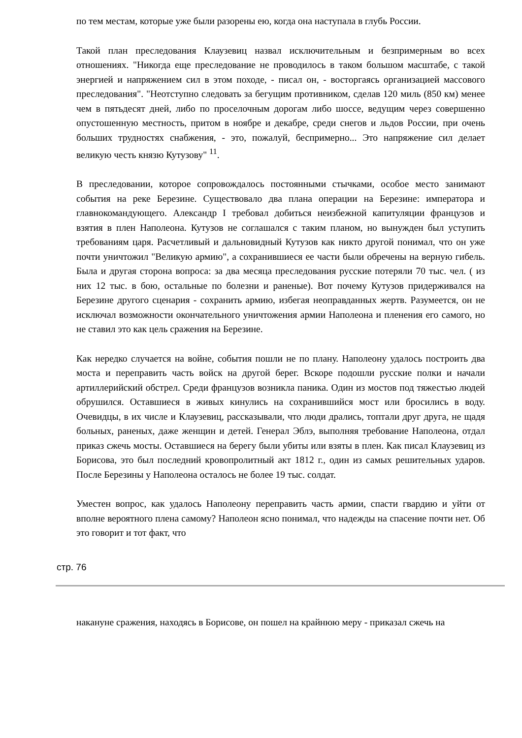по тем местам, которые уже были разорены ею, когда она наступала в глубь России.
Такой план преследования Клаузевиц назвал исключительным и безпримерным во всех отношениях. "Никогда еще преследование не проводилось в таком большом масштабе, с такой энергией и напряжением сил в этом походе, - писал он, - восторгаясь организацией массового преследования". "Неотступно следовать за бегущим противником, сделав 120 миль (850 км) менее чем в пятьдесят дней, либо по проселочным дорогам либо шоссе, ведущим через совершенно опустошенную местность, притом в ноябре и декабре, среди снегов и льдов России, при очень больших трудностях снабжения, - это, пожалуй, беспримерно... Это напряжение сил делает великую честь князю Кутузову" <sup>11</sup>.
В преследовании, которое сопровождалось постоянными стычками, особое место занимают события на реке Березине. Существовало два плана операции на Березине: императора и главнокомандующего. Александр I требовал добиться неизбежной капитуляции французов и взятия в плен Наполеона. Кутузов не соглашался с таким планом, но вынужден был уступить требованиям царя. Расчетливый и дальновидный Кутузов как никто другой понимал, что он уже почти уничтожил "Великую армию", а сохранившиеся ее части были обречены на верную гибель. Была и другая сторона вопроса: за два месяца преследования русские потеряли 70 тыс. чел. ( из них 12 тыс. в бою, остальные по болезни и раненые). Вот почему Кутузов придерживался на Березине другого сценария - сохранить армию, избегая неоправданных жертв. Разумеется, он не исключал возможности окончательного уничтожения армии Наполеона и пленения его самого, но не ставил это как цель сражения на Березине.
Как нередко случается на войне, события пошли не по плану. Наполеону удалось построить два моста и переправить часть войск на другой берег. Вскоре подошли русские полки и начали артиллерийский обстрел. Среди французов возникла паника. Один из мостов под тяжестью людей обрушился. Оставшиеся в живых кинулись на сохранившийся мост или бросились в воду. Очевидцы, в их числе и Клаузевиц, рассказывали, что люди дрались, топтали друг друга, не щадя больных, раненых, даже женщин и детей. Генерал Эблэ, выполняя требование Наполеона, отдал приказ сжечь мосты. Оставшиеся на берегу были убиты или взяты в плен. Как писал Клаузевиц из Борисова, это был последний кровопролитный акт 1812 г., один из самых решительных ударов. После Березины у Наполеона осталось не более 19 тыс. солдат.
Уместен вопрос, как удалось Наполеону переправить часть армии, спасти гвардию и уйти от вполне вероятного плена самому? Наполеон ясно понимал, что надежды на спасение почти нет. Об это говорит и тот факт, что
стр. 76
накануне сражения, находясь в Борисове, он пошел на крайнюю меру - приказал сжечь на